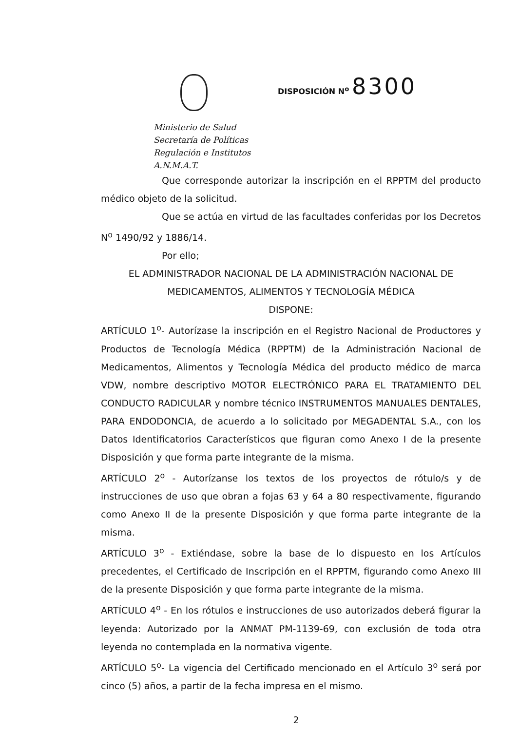Ministerio de Salud
Secretaría de Políticas
Regulación e Institutos
A.N.M.A.T.
DISPOSICIÓN N<sup>o</sup> 8300
Que corresponde autorizar la inscripción en el RPPTM del producto médico objeto de la solicitud.
Que se actúa en virtud de las facultades conferidas por los Decretos N<sup>o</sup> 1490/92 y 1886/14.
Por ello;
EL ADMINISTRADOR NACIONAL DE LA ADMINISTRACIÓN NACIONAL DE MEDICAMENTOS, ALIMENTOS Y TECNOLOGÍA MÉDICA
DISPONE:
ARTÍCULO 1<sup>o</sup>- Autorízase la inscripción en el Registro Nacional de Productores y Productos de Tecnología Médica (RPPTM) de la Administración Nacional de Medicamentos, Alimentos y Tecnología Médica del producto médico de marca VDW, nombre descriptivo MOTOR ELECTRÓNICO PARA EL TRATAMIENTO DEL CONDUCTO RADICULAR y nombre técnico INSTRUMENTOS MANUALES DENTALES, PARA ENDODONCIA, de acuerdo a lo solicitado por MEGADENTAL S.A., con los Datos Identificatorios Característicos que figuran como Anexo I de la presente Disposición y que forma parte integrante de la misma.
ARTÍCULO 2<sup>o</sup> - Autorízanse los textos de los proyectos de rótulo/s y de instrucciones de uso que obran a fojas 63 y 64 a 80 respectivamente, figurando como Anexo II de la presente Disposición y que forma parte integrante de la misma.
ARTÍCULO 3<sup>o</sup> - Extiéndase, sobre la base de lo dispuesto en los Artículos precedentes, el Certificado de Inscripción en el RPPTM, figurando como Anexo III de la presente Disposición y que forma parte integrante de la misma.
ARTÍCULO 4<sup>o</sup> - En los rótulos e instrucciones de uso autorizados deberá figurar la leyenda: Autorizado por la ANMAT PM-1139-69, con exclusión de toda otra leyenda no contemplada en la normativa vigente.
ARTÍCULO 5<sup>o</sup>- La vigencia del Certificado mencionado en el Artículo 3<sup>o</sup> será por cinco (5) años, a partir de la fecha impresa en el mismo.
2